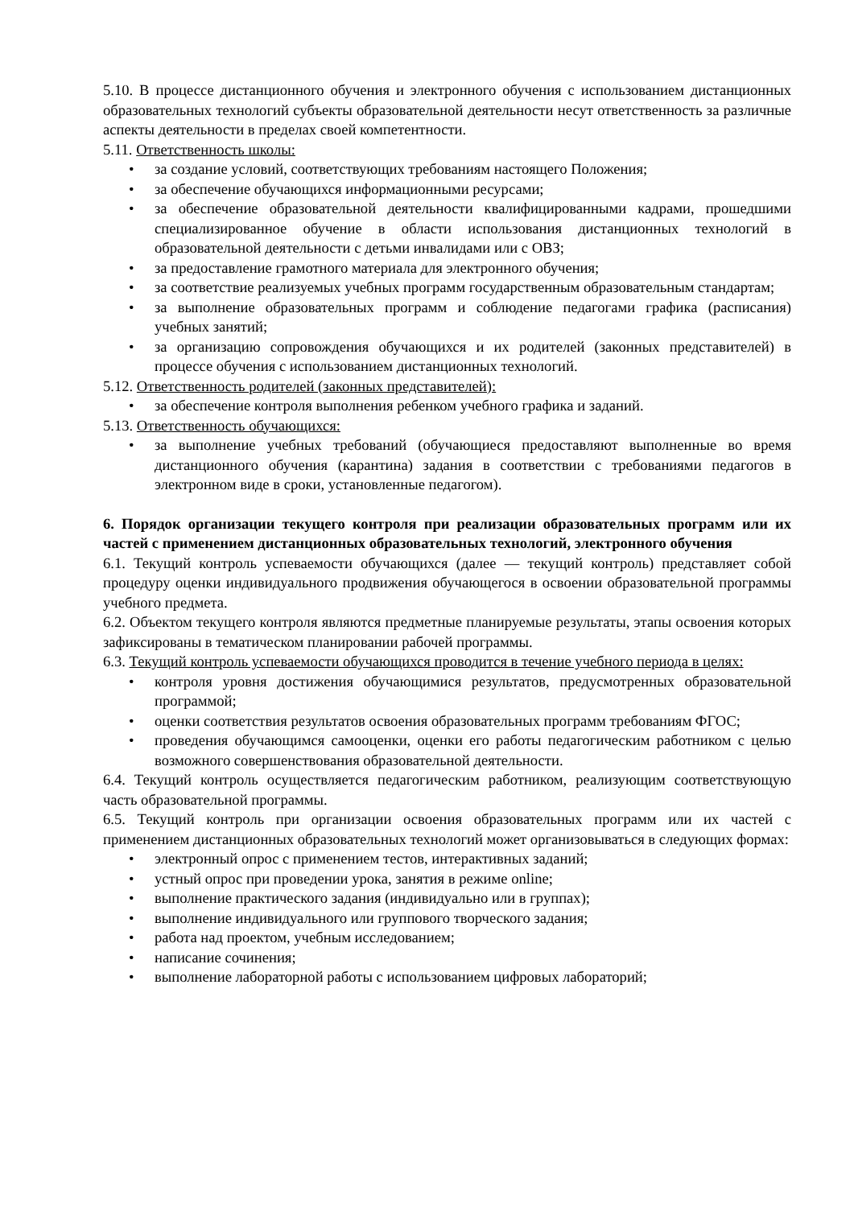5.10. В процессе дистанционного обучения и электронного обучения с использованием дистанционных образовательных технологий субъекты образовательной деятельности несут ответственность за различные аспекты деятельности в пределах своей компетентности.
5.11. Ответственность школы:
• за создание условий, соответствующих требованиям настоящего Положения;
• за обеспечение обучающихся информационными ресурсами;
• за обеспечение образовательной деятельности квалифицированными кадрами, прошедшими специализированное обучение в области использования дистанционных технологий в образовательной деятельности с детьми инвалидами или с ОВЗ;
• за предоставление грамотного материала для электронного обучения;
• за соответствие реализуемых учебных программ государственным образовательным стандартам;
• за выполнение образовательных программ и соблюдение педагогами графика (расписания) учебных занятий;
• за организацию сопровождения обучающихся и их родителей (законных представителей) в процессе обучения с использованием дистанционных технологий.
5.12. Ответственность родителей (законных представителей):
• за обеспечение контроля выполнения ребенком учебного графика и заданий.
5.13. Ответственность обучающихся:
• за выполнение учебных требований (обучающиеся предоставляют выполненные во время дистанционного обучения (карантина) задания в соответствии с требованиями педагогов в электронном виде в сроки, установленные педагогом).
6. Порядок организации текущего контроля при реализации образовательных программ или их частей с применением дистанционных образовательных технологий, электронного обучения
6.1. Текущий контроль успеваемости обучающихся (далее — текущий контроль) представляет собой процедуру оценки индивидуального продвижения обучающегося в освоении образовательной программы учебного предмета.
6.2. Объектом текущего контроля являются предметные планируемые результаты, этапы освоения которых зафиксированы в тематическом планировании рабочей программы.
6.3. Текущий контроль успеваемости обучающихся проводится в течение учебного периода в целях:
• контроля уровня достижения обучающимися результатов, предусмотренных образовательной программой;
• оценки соответствия результатов освоения образовательных программ требованиям ФГОС;
• проведения обучающимся самооценки, оценки его работы педагогическим работником с целью возможного совершенствования образовательной деятельности.
6.4. Текущий контроль осуществляется педагогическим работником, реализующим соответствующую часть образовательной программы.
6.5. Текущий контроль при организации освоения образовательных программ или их частей с применением дистанционных образовательных технологий может организовываться в следующих формах:
• электронный опрос с применением тестов, интерактивных заданий;
• устный опрос при проведении урока, занятия в режиме online;
• выполнение практического задания (индивидуально или в группах);
• выполнение индивидуального или группового творческого задания;
• работа над проектом, учебным исследованием;
• написание сочинения;
• выполнение лабораторной работы с использованием цифровых лабораторий;